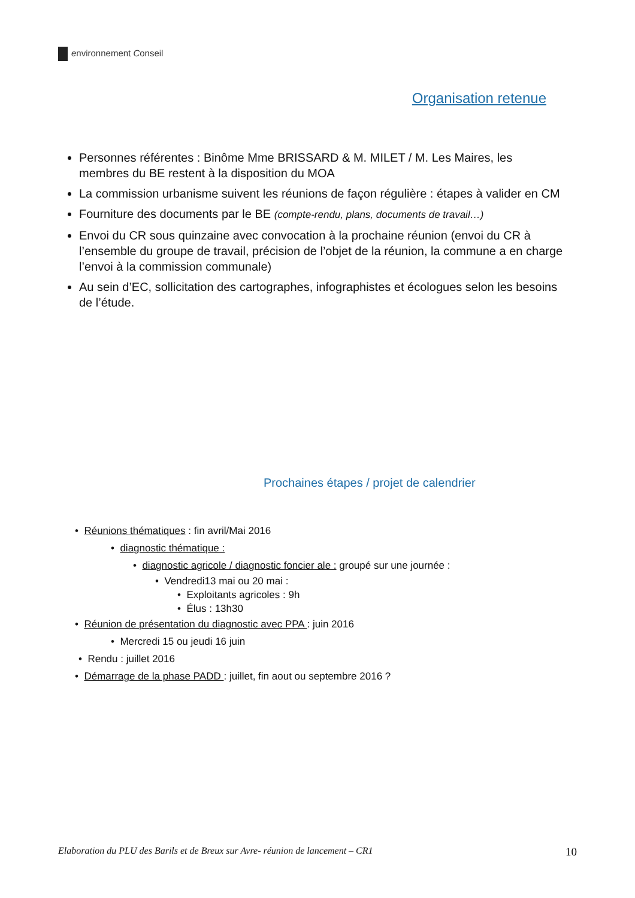environnement Conseil
Organisation retenue
Personnes référentes : Binôme Mme BRISSARD & M. MILET / M. Les Maires, les membres du BE restent à la disposition du MOA
La commission urbanisme suivent les réunions de façon régulière : étapes à valider en CM
Fourniture des documents par le BE (compte-rendu, plans, documents de travail…)
Envoi du CR sous quinzaine avec convocation à la prochaine réunion (envoi du CR à l’ensemble du groupe de travail, précision de l’objet de la réunion, la commune a en charge l’envoi à la commission communale)
Au sein d’EC, sollicitation des cartographes, infographistes et écologues selon les besoins de l’étude.
Prochaines étapes / projet de calendrier
• Réunions thématiques : fin avril/Mai 2016
• diagnostic thématique :
• diagnostic agricole / diagnostic foncier ale : groupé sur une journée :
• Vendredi13 mai ou 20 mai :
• Exploitants agricoles : 9h
• Élus : 13h30
• Réunion de présentation du diagnostic avec PPA : juin 2016
• Mercredi 15 ou jeudi 16 juin
• Rendu : juillet 2016
• Démarrage de la phase PADD : juillet, fin aout ou septembre 2016 ?
Elaboration du PLU des Barils et de Breux sur Avre- réunion de lancement – CR1 10